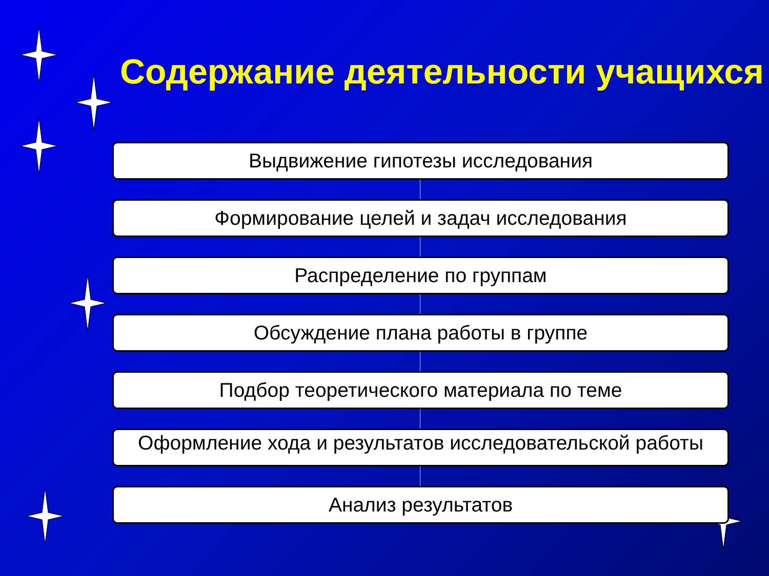Содержание деятельности учащихся
Выдвижение гипотезы исследования
Формирование целей и задач исследования
Распределение по группам
Обсуждение плана работы в группе
Подбор теоретического материала по теме
Оформление хода и результатов исследовательской работы
Анализ результатов